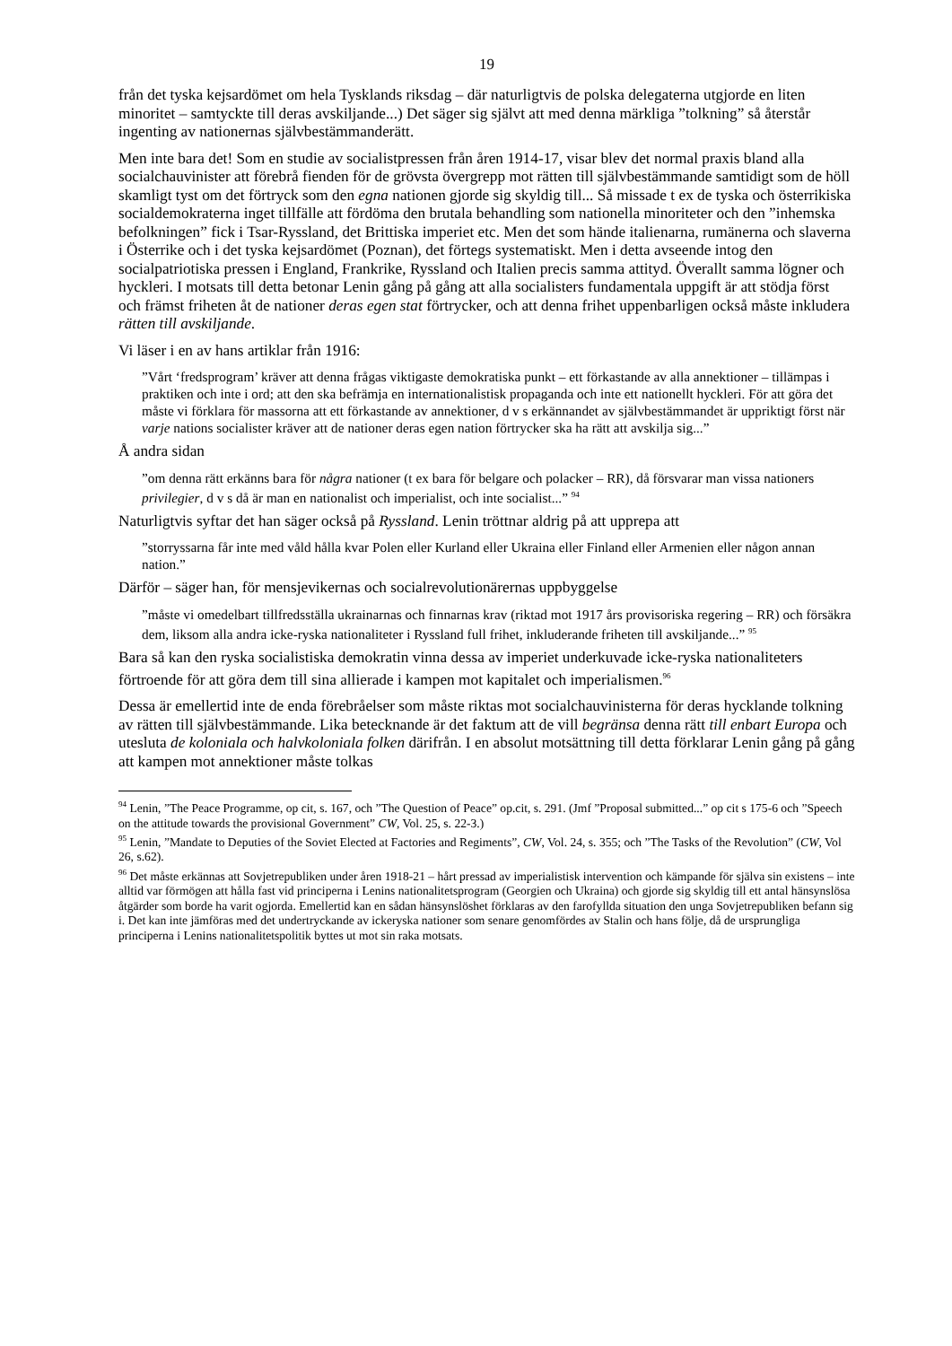19
från det tyska kejsardömet om hela Tysklands riksdag – där naturligtvis de polska delegaterna utgjorde en liten minoritet – samtyckte till deras avskiljande...) Det säger sig självt att med denna märkliga ”tolkning” så återstår ingenting av nationernas självbestämmanderätt.
Men inte bara det! Som en studie av socialistpressen från åren 1914-17, visar blev det normal praxis bland alla socialchauvinister att förebrå fienden för de grövsta övergrepp mot rätten till självbestämmande samtidigt som de höll skamligt tyst om det förtryck som den egna nationen gjorde sig skyldig till... Så missade t ex de tyska och österrikiska socialdemokraterna inget tillfälle att fördöma den brutala behandling som nationella minoriteter och den ”inhemska befolkningen” fick i Tsar-Ryssland, det Brittiska imperiet etc. Men det som hände italienarna, rumänerna och slaverna i Österrike och i det tyska kejsardömet (Poznan), det förtegs systematiskt. Men i detta avseende intog den socialpatriotiska pressen i England, Frankrike, Ryssland och Italien precis samma attityd. Överallt samma lögner och hyckleri. I motsats till detta betonar Lenin gång på gång att alla socialisters fundamentala uppgift är att stödja först och främst friheten åt de nationer deras egen stat förtrycker, och att denna frihet uppenbarligen också måste inkludera rätten till avskiljande.
Vi läser i en av hans artiklar från 1916:
”Vårt ‘fredsprogram’ kräver att denna frågas viktigaste demokratiska punkt – ett förkastande av alla annektioner – tillämpas i praktiken och inte i ord; att den ska befrämja en internationalistisk propaganda och inte ett nationellt hyckleri. För att göra det måste vi förklara för massorna att ett förkastande av annektioner, d v s erkännandet av självbestämmandet är uppriktigt först när varje nations socialister kräver att de nationer deras egen nation förtrycker ska ha rätt att avskilja sig...”
Å andra sidan
”om denna rätt erkänns bara för några nationer (t ex bara för belgare och polacker – RR), då försvarar man vissa nationers privilegier, d v s då är man en nationalist och imperialist, och inte socialist...” <sup>94</sup>
Naturligtvis syftar det han säger också på Ryssland. Lenin tröttnar aldrig på att upprepa att
”storryssarna får inte med våld hålla kvar Polen eller Kurland eller Ukraina eller Finland eller Armenien eller någon annan nation.”
Därför – säger han, för mensjevikernas och socialrevolutionärernas uppbyggelse
”måste vi omedelbart tillfredsställa ukrainarnas och finnarnas krav (riktad mot 1917 års provisoriska regering – RR) och försäkra dem, liksom alla andra icke-ryska nationaliteter i Ryssland full frihet, inkluderande friheten till avskiljande...” <sup>95</sup>
Bara så kan den ryska socialistiska demokratin vinna dessa av imperiet underkuvade icke-ryska nationaliteters förtroende för att göra dem till sina allierade i kampen mot kapitalet och imperialismen.<sup>96</sup>
Dessa är emellertid inte de enda förebråelser som måste riktas mot socialchauvinisterna för deras hycklande tolkning av rätten till självbestämmande. Lika betecknande är det faktum att de vill begränsa denna rätt till enbart Europa och utesluta de koloniala och halvkoloniala folken därifrån. I en absolut motsättning till detta förklarar Lenin gång på gång att kampen mot annektioner måste tolkas
<sup>94</sup> Lenin, ”The Peace Programme, op cit, s. 167, och ”The Question of Peace” op.cit, s. 291. (Jmf ”Proposal submitted...” op cit s 175-6 och ”Speech on the attitude towards the provisional Government” CW, Vol. 25, s. 22-3.)
<sup>95</sup> Lenin, ”Mandate to Deputies of the Soviet Elected at Factories and Regiments”, CW, Vol. 24, s. 355; och ”The Tasks of the Revolution” (CW, Vol 26, s.62).
<sup>96</sup> Det måste erkännas att Sovjetrepubliken under åren 1918-21 – hårt pressad av imperialistisk intervention och kämpande för själva sin existens – inte alltid var förmögen att hålla fast vid principerna i Lenins nationalitetsprogram (Georgien och Ukraina) och gjorde sig skyldig till ett antal hänsynslösa åtgärder som borde ha varit ogjorda. Emellertid kan en sådan hänsynslöshet förklaras av den farofyllda situation den unga Sovjetrepubliken befann sig i. Det kan inte jämföras med det undertryckande av ickeryska nationer som senare genomfördes av Stalin och hans följe, då de ursprungliga principerna i Lenins nationalitetspolitik byttes ut mot sin raka motsats.